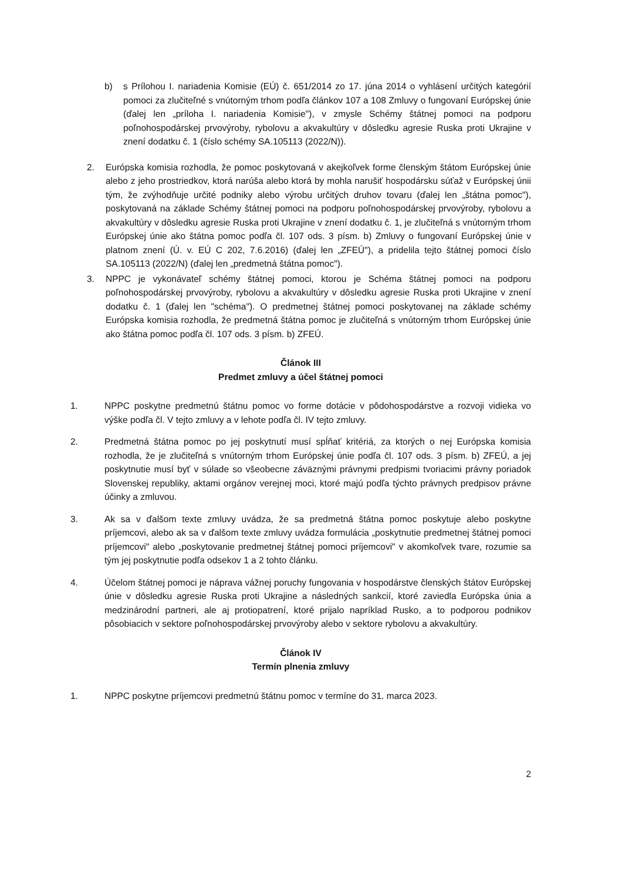b) s Prílohou I. nariadenia Komisie (EÚ) č. 651/2014 zo 17. júna 2014 o vyhlásení určitých kategórií pomoci za zlučiteľné s vnútorným trhom podľa článkov 107 a 108 Zmluvy o fungovaní Európskej únie (ďalej len „príloha I. nariadenia Komisie"), v zmysle Schémy štátnej pomoci na podporu poľnohospodárskej prvovýroby, rybolovu a akvakultúry v dôsledku agresie Ruska proti Ukrajine v znení dodatku č. 1 (číslo schémy SA.105113 (2022/N)).
2. Európska komisia rozhodla, že pomoc poskytovaná v akejkoľvek forme členským štátom Európskej únie alebo z jeho prostriedkov, ktorá narúša alebo ktorá by mohla narušiť hospodársku súťaž v Európskej únii tým, že zvýhodňuje určité podniky alebo výrobu určitých druhov tovaru (ďalej len „štátna pomoc"), poskytovaná na základe Schémy štátnej pomoci na podporu poľnohospodárskej prvovýroby, rybolovu a akvakultúry v dôsledku agresie Ruska proti Ukrajine v znení dodatku č. 1, je zlučiteľná s vnútorným trhom Európskej únie ako štátna pomoc podľa čl. 107 ods. 3 písm. b) Zmluvy o fungovaní Európskej únie v platnom znení (Ú. v. EÚ C 202, 7.6.2016) (ďalej len „ZFEÚ"), a pridelila tejto štátnej pomoci číslo SA.105113 (2022/N) (ďalej len „predmetná štátna pomoc").
3. NPPC je vykonávateľ schémy štátnej pomoci, ktorou je Schéma štátnej pomoci na podporu poľnohospodárskej prvovýroby, rybolovu a akvakultúry v dôsledku agresie Ruska proti Ukrajine v znení dodatku č. 1 (ďalej len "schéma"). O predmetnej štátnej pomoci poskytovanej na základe schémy Európska komisia rozhodla, že predmetná štátna pomoc je zlučiteľná s vnútorným trhom Európskej únie ako štátna pomoc podľa čl. 107 ods. 3 písm. b) ZFEÚ.
Článok III
Predmet zmluvy a účel štátnej pomoci
1. NPPC poskytne predmetnú štátnu pomoc vo forme dotácie v pôdohospodárstve a rozvoji vidieka vo výške podľa čl. V tejto zmluvy a v lehote podľa čl. IV tejto zmluvy.
2. Predmetná štátna pomoc po jej poskytnutí musí spĺňať kritériá, za ktorých o nej Európska komisia rozhodla, že je zlučiteľná s vnútorným trhom Európskej únie podľa čl. 107 ods. 3 písm. b) ZFEÚ, a jej poskytnutie musí byť v súlade so všeobecne záväznými právnymi predpismi tvoriacimi právny poriadok Slovenskej republiky, aktami orgánov verejnej moci, ktoré majú podľa týchto právnych predpisov právne účinky a zmluvou.
3. Ak sa v ďalšom texte zmluvy uvádza, že sa predmetná štátna pomoc poskytuje alebo poskytne príjemcovi, alebo ak sa v ďalšom texte zmluvy uvádza formulácia „poskytnutie predmetnej štátnej pomoci príjemcovi" alebo „poskytovanie predmetnej štátnej pomoci príjemcovi" v akomkoľvek tvare, rozumie sa tým jej poskytnutie podľa odsekov 1 a 2 tohto článku.
4. Účelom štátnej pomoci je náprava vážnej poruchy fungovania v hospodárstve členských štátov Európskej únie v dôsledku agresie Ruska proti Ukrajine a následných sankcií, ktoré zaviedla Európska únia a medzinárodní partneri, ale aj protiopatrení, ktoré prijalo napríklad Rusko, a to podporou podnikov pôsobiacich v sektore poľnohospodárskej prvovýroby alebo v sektore rybolovu a akvakultúry.
Článok IV
Termín plnenia zmluvy
1. NPPC poskytne príjemcovi predmetnú štátnu pomoc v termíne do 31. marca 2023.
2